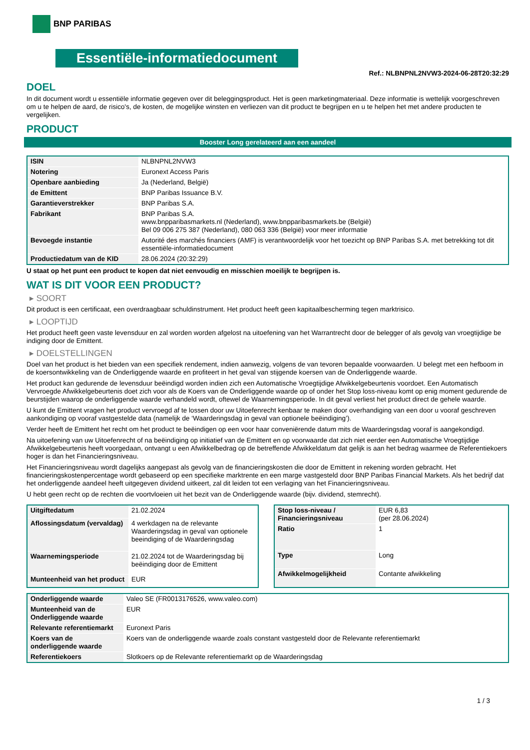BNP PARIBAS
Essentiële-informatiedocument
Ref.: NLBNPNL2NVW3-2024-06-28T20:32:29
DOEL
In dit document wordt u essentiële informatie gegeven over dit beleggingsproduct. Het is geen marketingmateriaal. Deze informatie is wettelijk voorgeschreven om u te helpen de aard, de risico's, de kosten, de mogelijke winsten en verliezen van dit product te begrijpen en u te helpen het met andere producten te vergelijken.
PRODUCT
Booster Long gerelateerd aan een aandeel
| ISIN | NLBNPNL2NVW3 |
| Notering | Euronext Access Paris |
| Openbare aanbieding | Ja (Nederland, België) |
| de Emittent | BNP Paribas Issuance B.V. |
| Garantieverstrekker | BNP Paribas S.A. |
| Fabrikant | BNP Paribas S.A. www.bnpparibasmarkets.nl (Nederland), www.bnpparibasmarkets.be (België) Bel 09 006 275 387 (Nederland), 080 063 336 (België) voor meer informatie |
| Bevoegde instantie | Autorité des marchés financiers (AMF) is verantwoordelijk voor het toezicht op BNP Paribas S.A. met betrekking tot dit essentiële-informatiedocument |
| Productiedatum van de KID | 28.06.2024 (20:32:29) |
U staat op het punt een product te kopen dat niet eenvoudig en misschien moeilijk te begrijpen is.
WAT IS DIT VOOR EEN PRODUCT?
▸ SOORT
Dit product is een certificaat, een overdraagbaar schuldinstrument. Het product heeft geen kapitaalbescherming tegen marktrisico.
▸ LOOPTIJD
Het product heeft geen vaste levensduur en zal worden worden afgelost na uitoefening van het Warrantrecht door de belegger of als gevolg van vroegtijdige be indiging door de Emittent.
▸ DOELSTELLINGEN
Doel van het product is het bieden van een specifiek rendement, indien aanwezig, volgens de van tevoren bepaalde voorwaarden. U belegt met een hefboom in de koersontwikkeling van de Onderliggende waarde en profiteert in het geval van stijgende koersen van de Onderliggende waarde.
Het product kan gedurende de levensduur beëindigd worden indien zich een Automatische Vroegtijdige Afwikkelgebeurtenis voordoet. Een Automatisch Vervroegde Afwikkelgebeurtenis doet zich voor als de Koers van de Onderliggende waarde op of onder het Stop loss-niveau komt op enig moment gedurende de beurstijden waarop de onderliggende waarde verhandeld wordt, oftewel de Waarnemingsperiode. In dit geval verliest het product direct de gehele waarde.
U kunt de Emittent vragen het product vervroegd af te lossen door uw Uitoefenrecht kenbaar te maken door overhandiging van een door u vooraf geschreven aankondiging op vooraf vastgestelde data (namelijk de ‘Waarderingsdag in geval van optionele beëindiging’).
Verder heeft de Emittent het recht om het product te beëindigen op een voor haar conveniërende datum mits de Waarderingsdag vooraf is aangekondigd.
Na uitoefening van uw Uitoefenrecht of na beëindiging op initiatief van de Emittent en op voorwaarde dat zich niet eerder een Automatische Vroegtijdige Afwikkelgebeurtenis heeft voorgedaan, ontvangt u een Afwikkelbedrag op de betreffende Afwikkeldatum dat gelijk is aan het bedrag waarmee de Referentiekoers hoger is dan het Financieringsniveau.
Het Financieringsniveau wordt dagelijks aangepast als gevolg van de financieringskosten die door de Emittent in rekening worden gebracht. Het financieringskostenpercentage wordt gebaseerd op een specifieke marktrente en een marge vastgesteld door BNP Paribas Financial Markets. Als het bedrijf dat het onderliggende aandeel heeft uitgegeven dividend uitkeert, zal dit leiden tot een verlaging van het Financieringsniveau.
U hebt geen recht op de rechten die voortvloeien uit het bezit van de Onderliggende waarde (bijv. dividend, stemrecht).
| Uitgiftedatum | 21.02.2024 |
| Aflossingsdatum (vervaldag) | 4 werkdagen na de relevante Waarderingsdag in geval van optionele beeindiging of de Waarderingsdag |
| Waarnemingsperiode | 21.02.2024 tot de Waarderingsdag bij beëindiging door de Emittent |
| Munteenheid van het product | EUR |
| Stop loss-niveau / Financieringsniveau | EUR 6,83 (per 28.06.2024) |
| Ratio | 1 |
| Type | Long |
| Afwikkelmogelijkheid | Contante afwikkeling |
| Onderliggende waarde | Valeo SE (FR0013176526, www.valeo.com) |
| Munteenheid van de Onderliggende waarde | EUR |
| Relevante referentiemarkt | Euronext Paris |
| Koers van de onderliggende waarde | Koers van de onderliggende waarde zoals constant vastgesteld door de Relevante referentiemarkt |
| Referentiekoers | Slotkoers op de Relevante referentiemarkt op de Waarderingsdag |
1 / 3